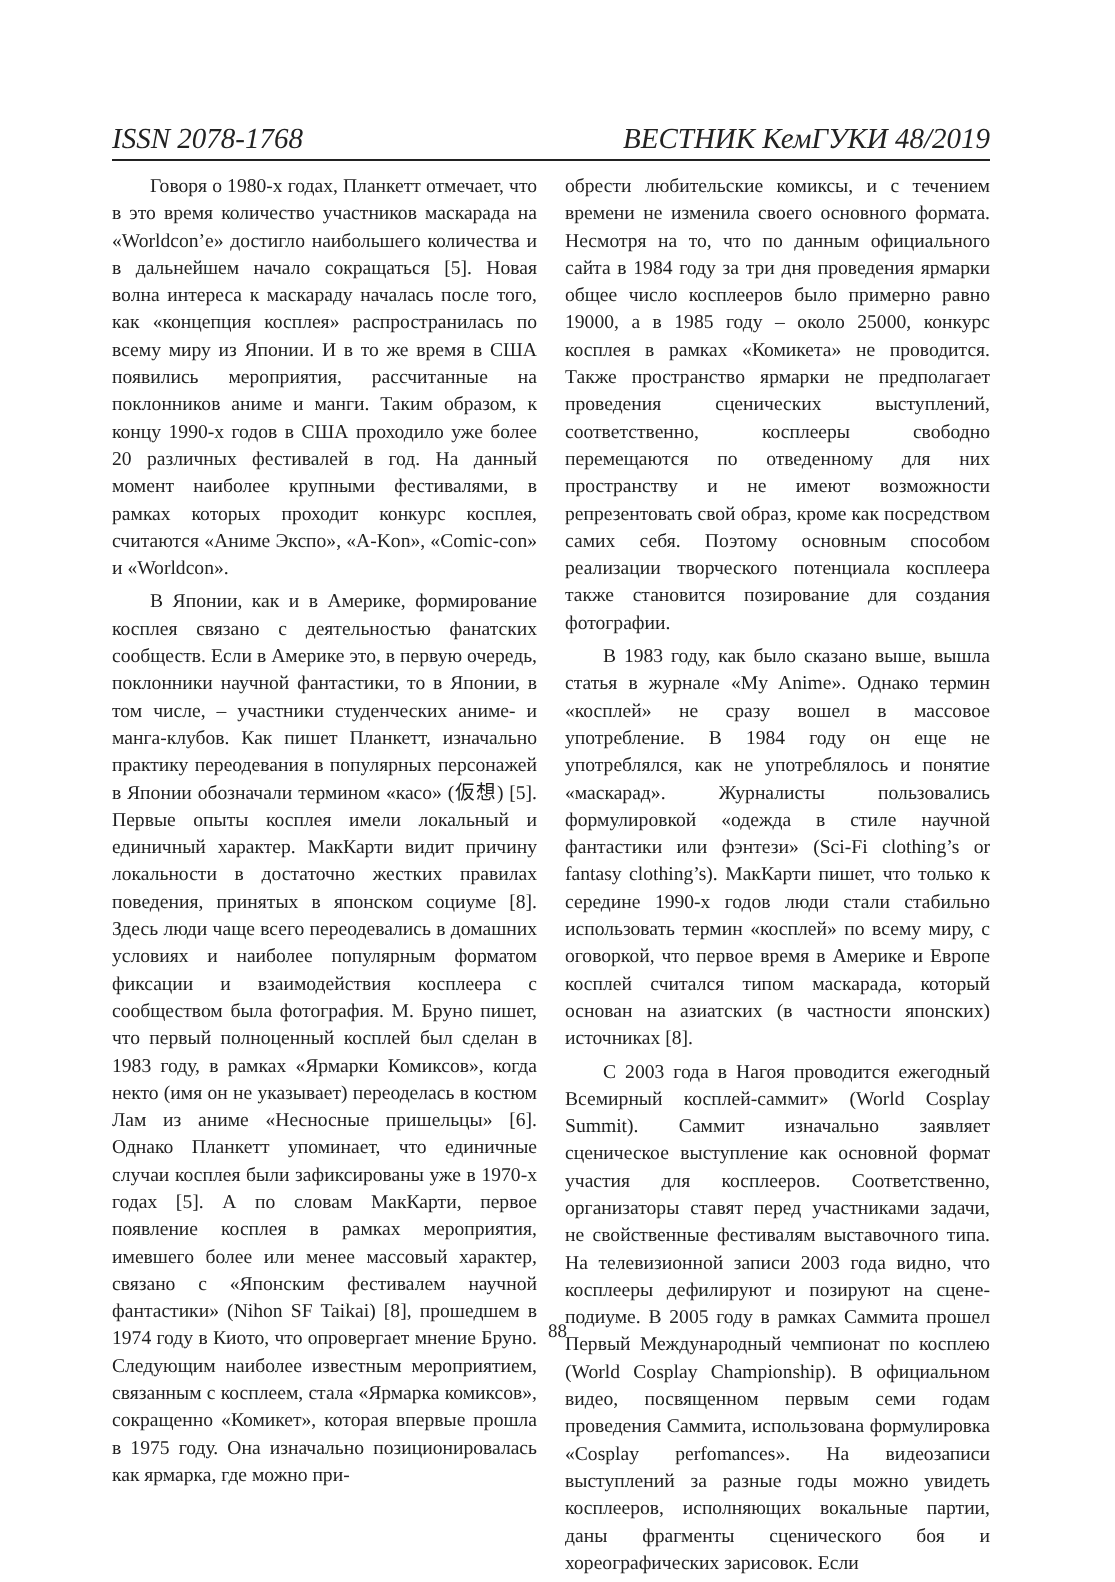ISSN 2078-1768 ВЕСТНИК КемГУКИ 48/2019
Говоря о 1980-х годах, Планкетт отмечает, что в это время количество участников маскарада на «Worldcon’e» достигло наибольшего количества и в дальнейшем начало сокращаться [5]. Новая волна интереса к маскараду началась после того, как «концепция косплея» распространилась по всему миру из Японии. И в то же время в США появились мероприятия, рассчитанные на поклонников аниме и манги. Таким образом, к концу 1990-х годов в США проходило уже более 20 различных фестивалей в год. На данный момент наиболее крупными фестивалями, в рамках которых проходит конкурс косплея, считаются «Аниме Экспо», «A-Kon», «Comic-con» и «Worldcon».
В Японии, как и в Америке, формирование косплея связано с деятельностью фанатских сообществ. Если в Америке это, в первую очередь, поклонники научной фантастики, то в Японии, в том числе, – участники студенческих аниме- и манга-клубов. Как пишет Планкетт, изначально практику переодевания в популярных персонажей в Японии обозначали термином «касо» (仮想) [5]. Первые опыты косплея имели локальный и единичный характер. МакКарти видит причину локальности в достаточно жестких правилах поведения, принятых в японском социуме [8]. Здесь люди чаще всего переодевались в домашних условиях и наиболее популярным форматом фиксации и взаимодействия косплеера с сообществом была фотография. М. Бруно пишет, что первый полноценный косплей был сделан в 1983 году, в рамках «Ярмарки Комиксов», когда некто (имя он не указывает) переоделась в костюм Лам из аниме «Несносные пришельцы» [6]. Однако Планкетт упоминает, что единичные случаи косплея были зафиксированы уже в 1970-х годах [5]. А по словам МакКарти, первое появление косплея в рамках мероприятия, имевшего более или менее массовый характер, связано с «Японским фестивалем научной фантастики» (Nihon SF Taikai) [8], прошедшем в 1974 году в Киото, что опровергает мнение Бруно. Следующим наиболее известным мероприятием, связанным с косплеем, стала «Ярмарка комиксов», сокращенно «Комикет», которая впервые прошла в 1975 году. Она изначально позиционировалась как ярмарка, где можно при-
обрести любительские комиксы, и с течением времени не изменила своего основного формата. Несмотря на то, что по данным официального сайта в 1984 году за три дня проведения ярмарки общее число косплееров было примерно равно 19000, а в 1985 году – около 25000, конкурс косплея в рамках «Комикета» не проводится. Также пространство ярмарки не предполагает проведения сценических выступлений, соответственно, косплееры свободно перемещаются по отведенному для них пространству и не имеют возможности репрезентовать свой образ, кроме как посредством самих себя. Поэтому основным способом реализации творческого потенциала косплеера также становится позирование для создания фотографии.
В 1983 году, как было сказано выше, вышла статья в журнале «My Anime». Однако термин «косплей» не сразу вошел в массовое употребление. В 1984 году он еще не употреблялся, как не употреблялось и понятие «маскарад». Журналисты пользовались формулировкой «одежда в стиле научной фантастики или фэнтези» (Sci-Fi clothing’s or fantasy clothing’s). МакКарти пишет, что только к середине 1990-х годов люди стали стабильно использовать термин «косплей» по всему миру, с оговоркой, что первое время в Америке и Европе косплей считался типом маскарада, который основан на азиатских (в частности японских) источниках [8].
С 2003 года в Нагоя проводится ежегодный Всемирный косплей-саммит» (World Cosplay Summit). Саммит изначально заявляет сценическое выступление как основной формат участия для косплееров. Соответственно, организаторы ставят перед участниками задачи, не свойственные фестивалям выставочного типа. На телевизионной записи 2003 года видно, что косплееры дефилируют и позируют на сцене-подиуме. В 2005 году в рамках Саммита прошел Первый Международный чемпионат по косплею (World Cosplay Championship). В официальном видео, посвященном первым семи годам проведения Саммита, использована формулировка «Cosplay perfomances». На видеозаписи выступлений за разные годы можно увидеть косплееров, исполняющих вокальные партии, даны фрагменты сценического боя и хореографических зарисовок. Если
88